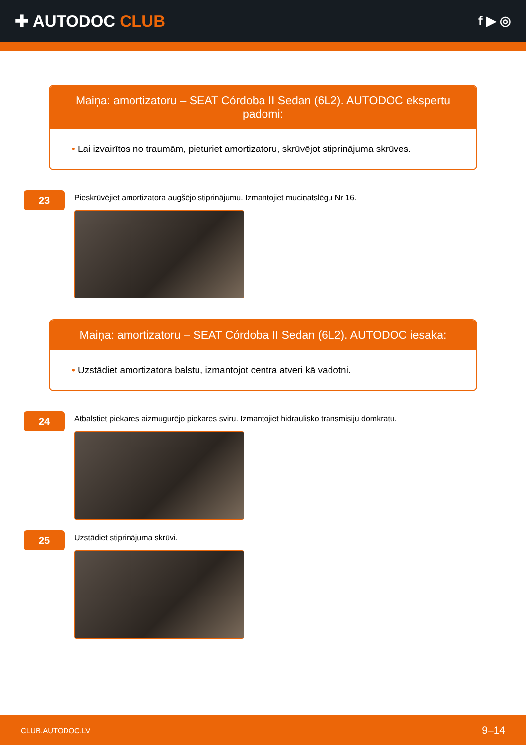✚ AUTODOC CLUB
f ▶ ◎
Maiņa: amortizatoru – SEAT Córdoba II Sedan (6L2). AUTODOC ekspertu padomi:
• Lai izvairītos no traumām, pieturiet amortizatoru, skrūvējot stiprinājuma skrūves.
23
Pieskrūvējiet amortizatora augšējo stiprinājumu. Izmantojiet muciņatslēgu Nr 16.
Maiņa: amortizatoru – SEAT Córdoba II Sedan (6L2). AUTODOC iesaka:
• Uzstādiet amortizatora balstu, izmantojot centra atveri kā vadotni.
24
Atbalstiet piekares aizmugurējo piekares sviru. Izmantojiet hidraulisko transmisiju domkratu.
25
Uzstādiet stiprinājuma skrūvi.
CLUB.AUTODOC.LV 9–14